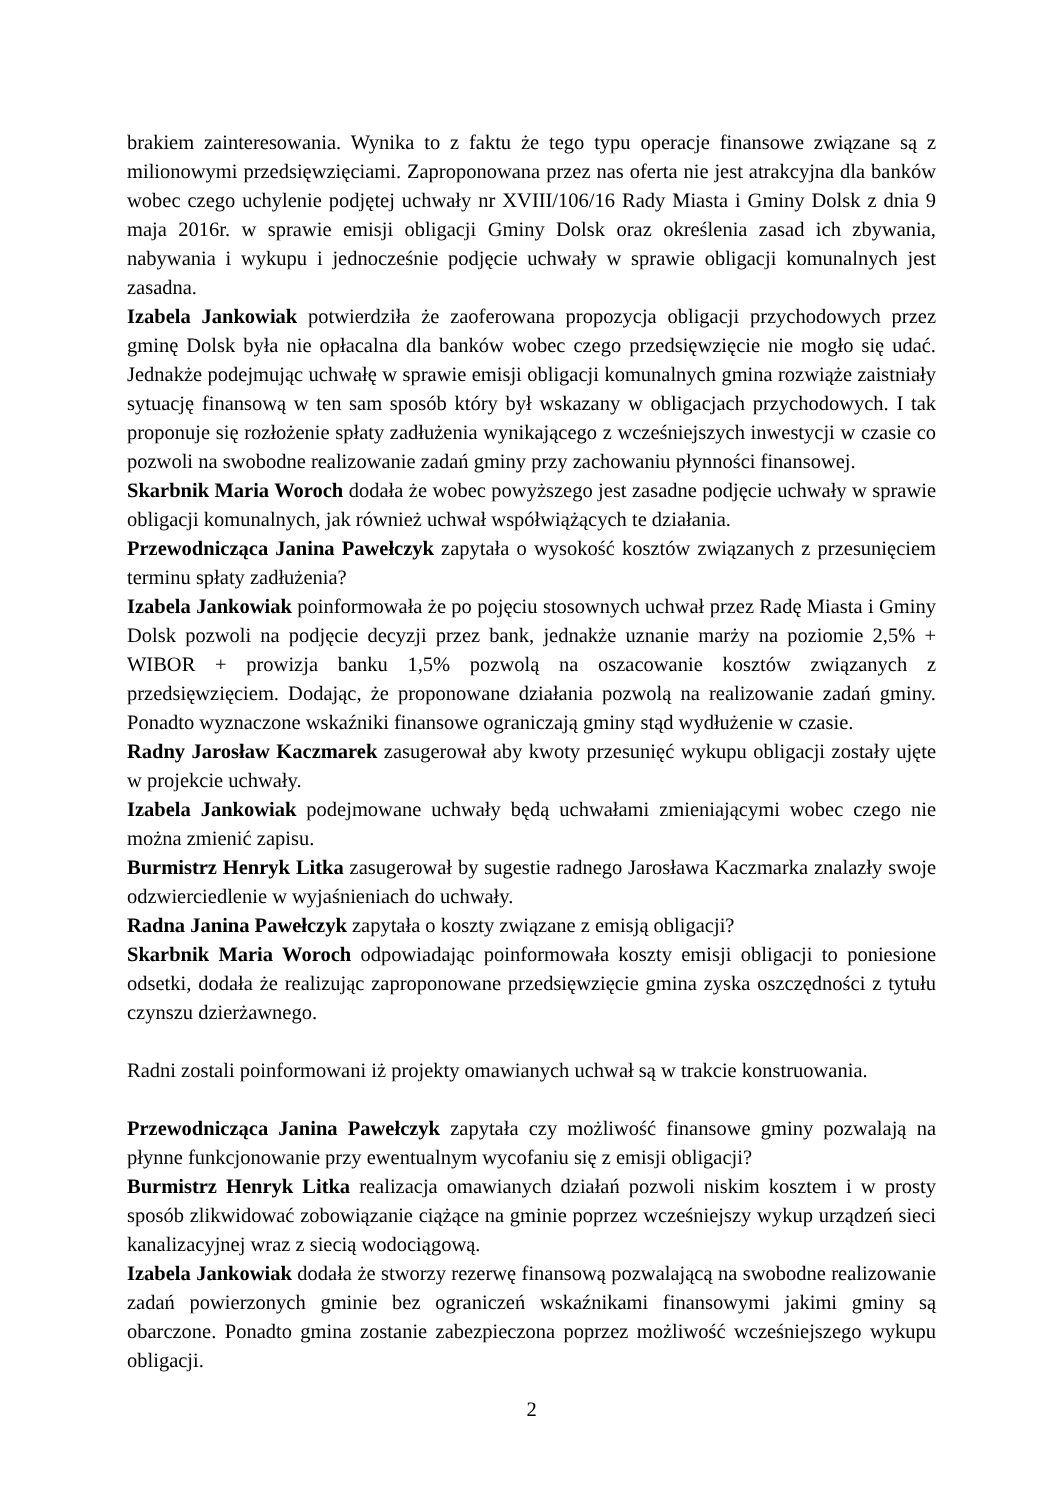brakiem zainteresowania. Wynika to z faktu że tego typu operacje finansowe związane są z milionowymi przedsięwzięciami. Zaproponowana przez nas oferta nie jest atrakcyjna dla banków wobec czego uchylenie podjętej uchwały nr XVIII/106/16 Rady Miasta i Gminy Dolsk z dnia 9 maja 2016r. w sprawie emisji obligacji Gminy Dolsk oraz określenia zasad ich zbywania, nabywania i wykupu i jednocześnie podjęcie uchwały w sprawie obligacji komunalnych jest zasadna.
Izabela Jankowiak potwierdziła że zaoferowana propozycja obligacji przychodowych przez gminę Dolsk była nie opłacalna dla banków wobec czego przedsięwzięcie nie mogło się udać. Jednakże podejmując uchwałę w sprawie emisji obligacji komunalnych gmina rozwiąże zaistniały sytuację finansową w ten sam sposób który był wskazany w obligacjach przychodowych. I tak proponuje się rozłożenie spłaty zadłużenia wynikającego z wcześniejszych inwestycji w czasie co pozwoli na swobodne realizowanie zadań gminy przy zachowaniu płynności finansowej.
Skarbnik Maria Woroch dodała że wobec powyższego jest zasadne podjęcie uchwały w sprawie obligacji komunalnych, jak również uchwał współwiążących te działania.
Przewodnicząca Janina Pawełczyk zapytała o wysokość kosztów związanych z przesunięciem terminu spłaty zadłużenia?
Izabela Jankowiak poinformowała że po pojęciu stosownych uchwał przez Radę Miasta i Gminy Dolsk pozwoli na podjęcie decyzji przez bank, jednakże uznanie marży na poziomie 2,5% + WIBOR + prowizja banku 1,5% pozwolą na oszacowanie kosztów związanych z przedsięwzięciem. Dodając, że proponowane działania pozwolą na realizowanie zadań gminy. Ponadto wyznaczone wskaźniki finansowe ograniczają gminy stąd wydłużenie w czasie.
Radny Jarosław Kaczmarek zasugerował aby kwoty przesunięć wykupu obligacji zostały ujęte w projekcie uchwały.
Izabela Jankowiak podejmowane uchwały będą uchwałami zmieniającymi wobec czego nie można zmienić zapisu.
Burmistrz Henryk Litka zasugerował by sugestie radnego Jarosława Kaczmarka znalazły swoje odzwierciedlenie w wyjaśnieniach do uchwały.
Radna Janina Pawełczyk zapytała o koszty związane z emisją obligacji?
Skarbnik Maria Woroch odpowiadając poinformowała koszty emisji obligacji to poniesione odsetki, dodała że realizując zaproponowane przedsięwzięcie gmina zyska oszczędności z tytułu czynszu dzierżawnego.
Radni zostali poinformowani iż projekty omawianych uchwał są w trakcie konstruowania.
Przewodnicząca Janina Pawełczyk zapytała czy możliwość finansowe gminy pozwalają na płynne funkcjonowanie przy ewentualnym wycofaniu się z emisji obligacji?
Burmistrz Henryk Litka realizacja omawianych działań pozwoli niskim kosztem i w prosty sposób zlikwidować zobowiązanie ciążące na gminie poprzez wcześniejszy wykup urządzeń sieci kanalizacyjnej wraz z siecią wodociągową.
Izabela Jankowiak dodała że stworzy rezerwę finansową pozwalającą na swobodne realizowanie zadań powierzonych gminie bez ograniczeń wskaźnikami finansowymi jakimi gminy są obarczone. Ponadto gmina zostanie zabezpieczona poprzez możliwość wcześniejszego wykupu obligacji.
2